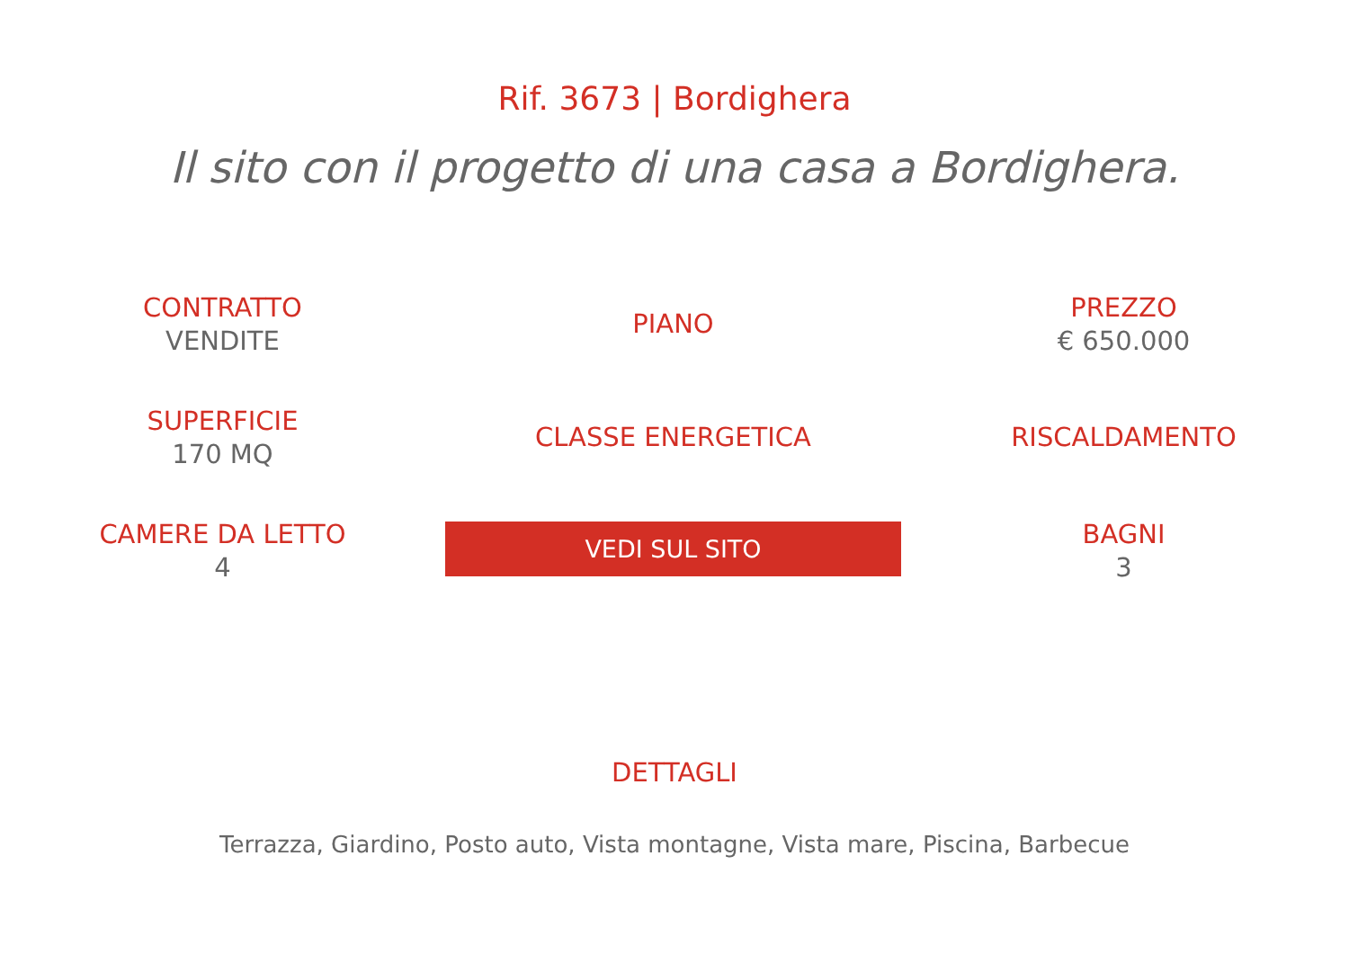Rif. 3673 | Bordighera
Il sito con il progetto di una casa a Bordighera.
CONTRATTO
VENDITE
PIANO
PREZZO
€ 650.000
SUPERFICIE
170 MQ
CLASSE ENERGETICA
RISCALDAMENTO
CAMERE DA LETTO
4
VEDI SUL SITO
BAGNI
3
DETTAGLI
Terrazza, Giardino, Posto auto, Vista montagne, Vista mare, Piscina, Barbecue